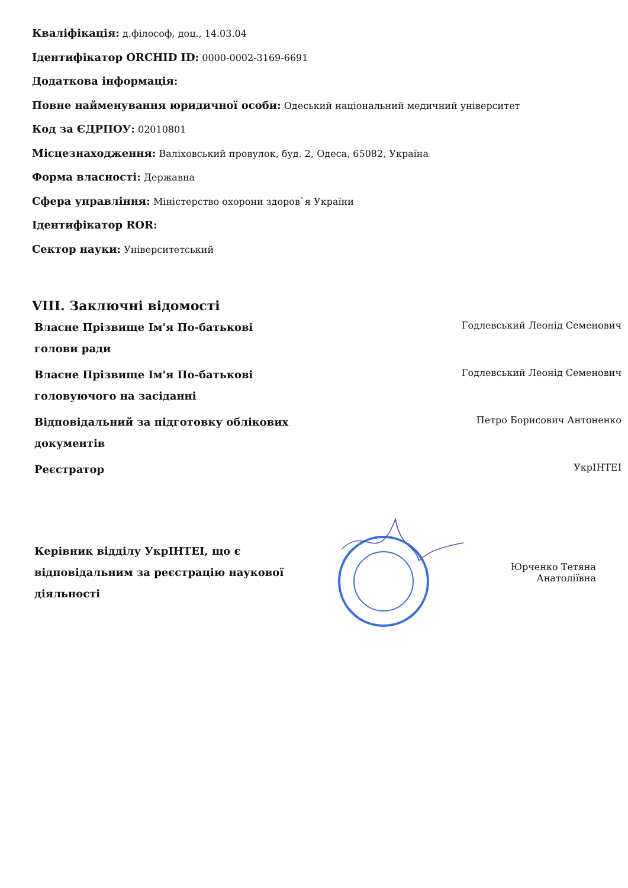Кваліфікація: д.філософ, доц., 14.03.04
Ідентифікатор ORCHID ID: 0000-0002-3169-6691
Додаткова інформація:
Повне найменування юридичної особи: Одеський національний медичний університет
Код за ЄДРПОУ: 02010801
Місцезнаходження: Валіховський провулок, буд. 2, Одеса, 65082, Україна
Форма власності: Державна
Сфера управління: Міністерство охорони здоров`я України
Ідентифікатор ROR:
Сектор науки: Університетський
VIII. Заключні відомості
| Власне Прізвище Ім'я По-батькові голови ради | Годлевський Леонід Семенович |
| Власне Прізвище Ім'я По-батькові головуючого на засіданні | Годлевський Леонід Семенович |
| Відповідальний за підготовку облікових документів | Петро Борисович Антоненко |
| Реєстратор | УкрІНТЕІ |
Керівник відділу УкрІНТЕІ, що є відповідальним за реєстрацію наукової діяльності
Юрченко Тетяна Анатоліївна